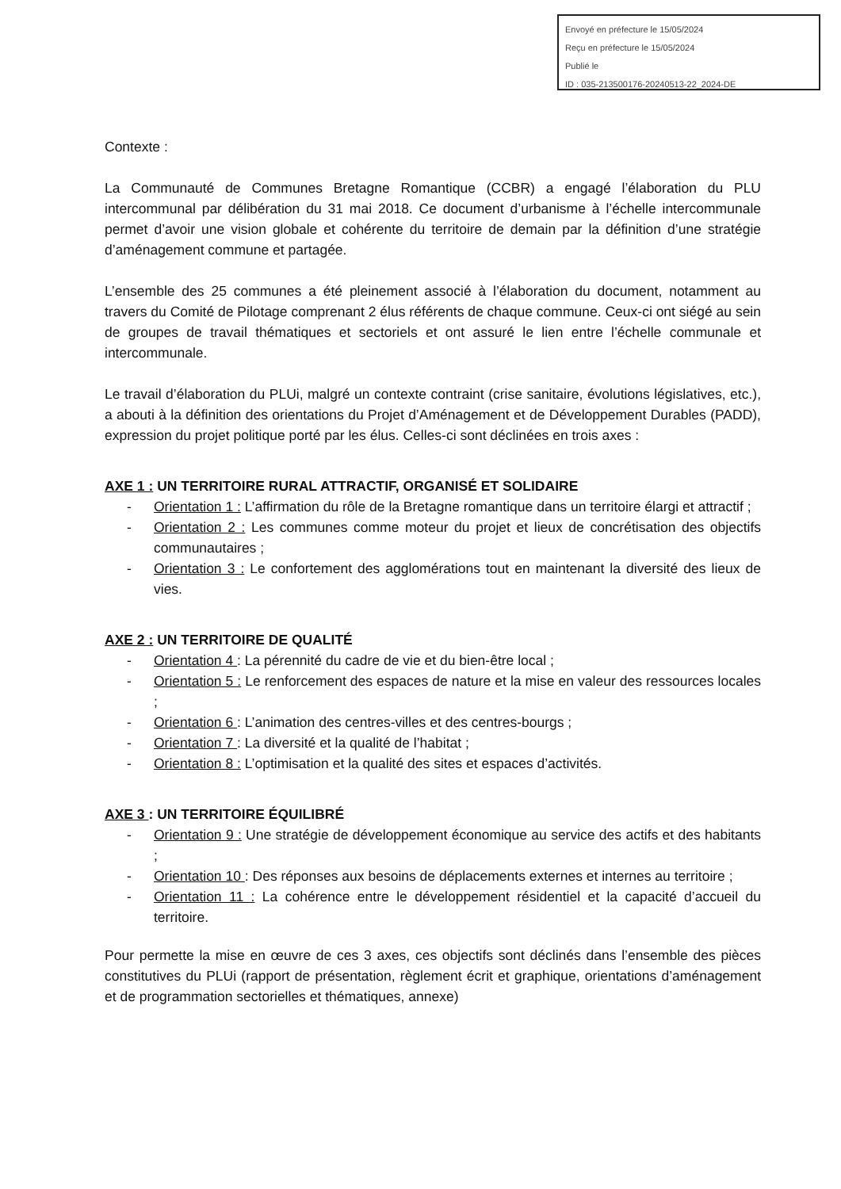Envoyé en préfecture le 15/05/2024
Reçu en préfecture le 15/05/2024
Publié le
ID : 035-213500176-20240513-22_2024-DE
Contexte :
La Communauté de Communes Bretagne Romantique (CCBR) a engagé l’élaboration du PLU intercommunal par délibération du 31 mai 2018. Ce document d’urbanisme à l’échelle intercommunale permet d’avoir une vision globale et cohérente du territoire de demain par la définition d’une stratégie d’aménagement commune et partagée.
L’ensemble des 25 communes a été pleinement associé à l’élaboration du document, notamment au travers du Comité de Pilotage comprenant 2 élus référents de chaque commune. Ceux-ci ont siégé au sein de groupes de travail thématiques et sectoriels et ont assuré le lien entre l’échelle communale et intercommunale.
Le travail d’élaboration du PLUi, malgré un contexte contraint (crise sanitaire, évolutions législatives, etc.), a abouti à la définition des orientations du Projet d’Aménagement et de Développement Durables (PADD), expression du projet politique porté par les élus. Celles-ci sont déclinées en trois axes :
AXE 1 : UN TERRITOIRE RURAL ATTRACTIF, ORGANISÉ ET SOLIDAIRE
- Orientation 1 : L’affirmation du rôle de la Bretagne romantique dans un territoire élargi et attractif ;
- Orientation 2 : Les communes comme moteur du projet et lieux de concrétisation des objectifs communautaires ;
- Orientation 3 : Le confortement des agglomérations tout en maintenant la diversité des lieux de vies.
AXE 2 : UN TERRITOIRE DE QUALITÉ
- Orientation 4 : La pérennité du cadre de vie et du bien-être local ;
- Orientation 5 : Le renforcement des espaces de nature et la mise en valeur des ressources locales ;
- Orientation 6 : L’animation des centres-villes et des centres-bourgs ;
- Orientation 7 : La diversité et la qualité de l’habitat ;
- Orientation 8 : L’optimisation et la qualité des sites et espaces d’activités.
AXE 3 : UN TERRITOIRE ÉQUILIBRÉ
- Orientation 9 : Une stratégie de développement économique au service des actifs et des habitants ;
- Orientation 10 : Des réponses aux besoins de déplacements externes et internes au territoire ;
- Orientation 11 : La cohérence entre le développement résidentiel et la capacité d’accueil du territoire.
Pour permette la mise en œuvre de ces 3 axes, ces objectifs sont déclinés dans l’ensemble des pièces constitutives du PLUi (rapport de présentation, règlement écrit et graphique, orientations d’aménagement et de programmation sectorielles et thématiques, annexe)